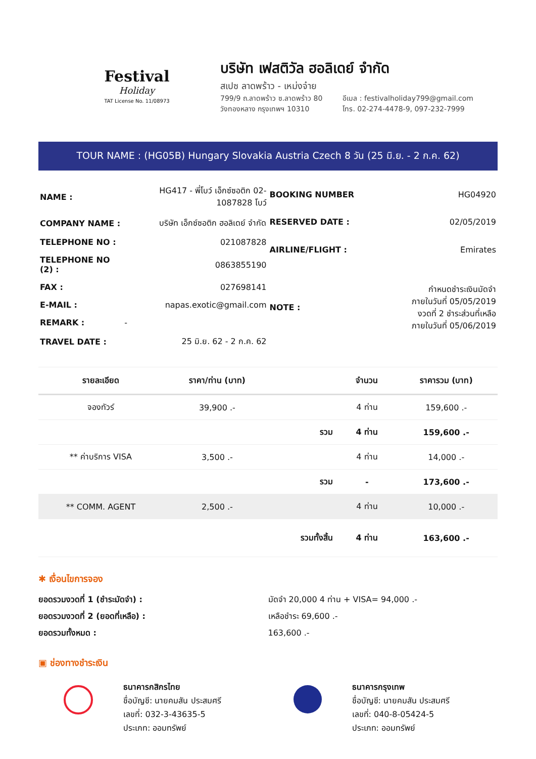Festival
Holiday
TAT License No. 11/08973
บริษัท เฟสติวัล ฮอลิเดย์ จำกัด
สเปซ ลาดพร้าว - เหม่งจ๋าย
799/9 ถ.ลาดพร้าว ซ.ลาดพร้าว 80
วังทองหลาง กรุงเทพฯ 10310
อีเมล : festivalholiday799@gmail.com
โทร. 02-274-4478-9, 097-232-7999
TOUR NAME : (HG05B) Hungary Slovakia Austria Czech 8 วัน (25 มิ.ย. - 2 ก.ค. 62)
| NAME : | HG417 - พี่โบว์ เอ็กซ์ซอติก 02-1087828 โบว์ |
| COMPANY NAME : | บริษัท เอ็กซ์ซอติก ฮอลิเดย์ จำกัด |
| TELEPHONE NO : | 021087828 |
| TELEPHONE NO (2) : | 0863855190 |
| FAX : | 027698141 |
| E-MAIL : | napas.exotic@gmail.com |
| REMARK : | - |
| TRAVEL DATE : | 25 มิ.ย. 62 - 2 ก.ค. 62 |
| BOOKING NUMBER | HG04920 |
| RESERVED DATE : | 02/05/2019 |
| AIRLINE/FLIGHT : | Emirates |
| NOTE : | กำหนดชำระเงินมัดจำ ภายในวันที่ 05/05/2019 งวดที่ 2 ชำระส่วนที่เหลือ ภายในวันที่ 05/06/2019 |
| รายละเอียด | ราคา/ท่าน (บาท) | | จำนวน | ราคารวม (บาท) |
| --- | --- | --- | --- | --- |
| จองทัวร์ | 39,900 .- | | 4 ท่าน | 159,600 .- |
| | | รวม | 4 ท่าน | 159,600 .- |
| ** ค่าบริการ VISA | 3,500 .- | | 4 ท่าน | 14,000 .- |
| | | รวม | - | 173,600 .- |
| ** COMM. AGENT | 2,500 .- | | 4 ท่าน | 10,000 .- |
| | | รวมทั้งสิ้น | 4 ท่าน | 163,600 .- |
✱ เงื่อนไขการจอง
ยอดรวมงวดที่ 1 (ชำระมัดจำ) :
ยอดรวมงวดที่ 2 (ยอดที่เหลือ) :
ยอดรวมทั้งหมด :
มัดจำ 20,000 4 ท่าน + VISA= 94,000 .-
เหลือชำระ 69,600 .-
163,600 .-
▣ ช่องทางชำระเงิน
ธนาคารกสิกรไทย
ชื่อบัญชี: นายคมสัน ประสมศรี
เลขที่: 032-3-43635-5
ประเภท: ออมทรัพย์
ธนาคารกรุงเทพ
ชื่อบัญชี: นายคมสัน ประสมศรี
เลขที่: 040-8-05424-5
ประเภท: ออมทรัพย์